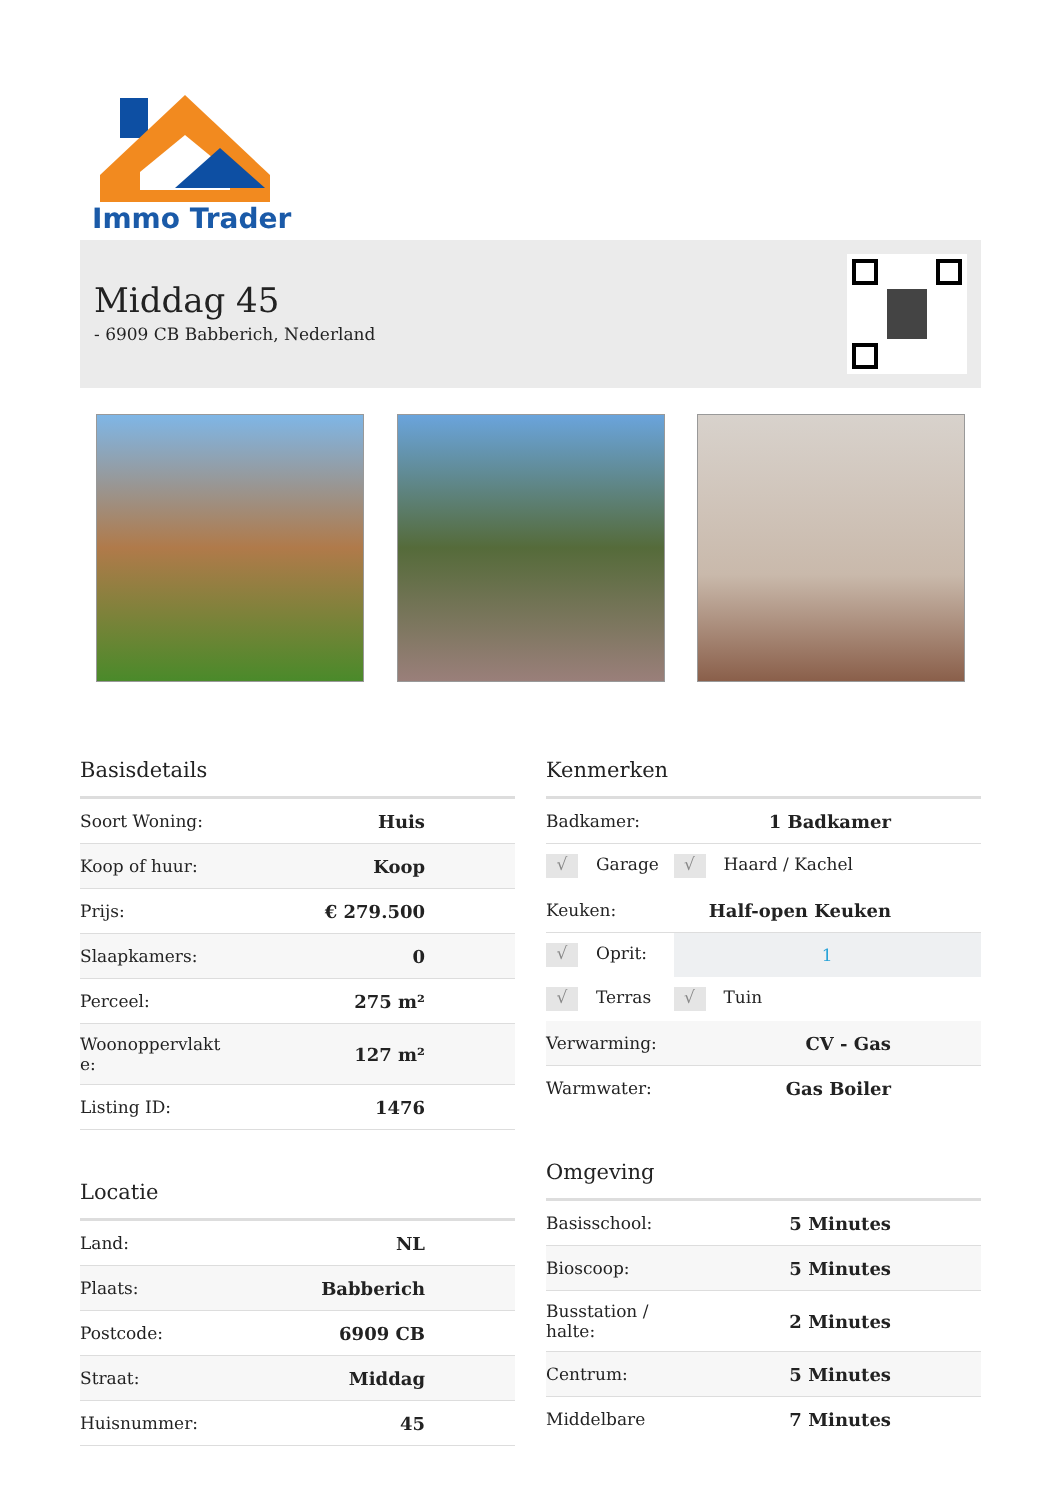Immo Trader
Middag 45
- 6909 CB Babberich, Nederland
Basisdetails
| Soort Woning: | Huis |
| Koop of huur: | Koop |
| Prijs: | € 279.500 |
| Slaapkamers: | 0 |
| Perceel: | 275 m² |
| Woonoppervlakt e: | 127 m² |
| Listing ID: | 1476 |
Locatie
| Land: | NL |
| Plaats: | Babberich |
| Postcode: | 6909 CB |
| Straat: | Middag |
| Huisnummer: | 45 |
Kenmerken
| Badkamer: | 1 Badkamer |
| √ Garage | √ Haard / Kachel |
| Keuken: | Half-open Keuken |
| √ Oprit: | 1 |
| √ Terras | √ Tuin |
| Verwarming: | CV - Gas |
| Warmwater: | Gas Boiler |
Omgeving
| Basisschool: | 5 Minutes |
| Bioscoop: | 5 Minutes |
| Busstation / halte: | 2 Minutes |
| Centrum: | 5 Minutes |
| Middelbare | 7 Minutes |